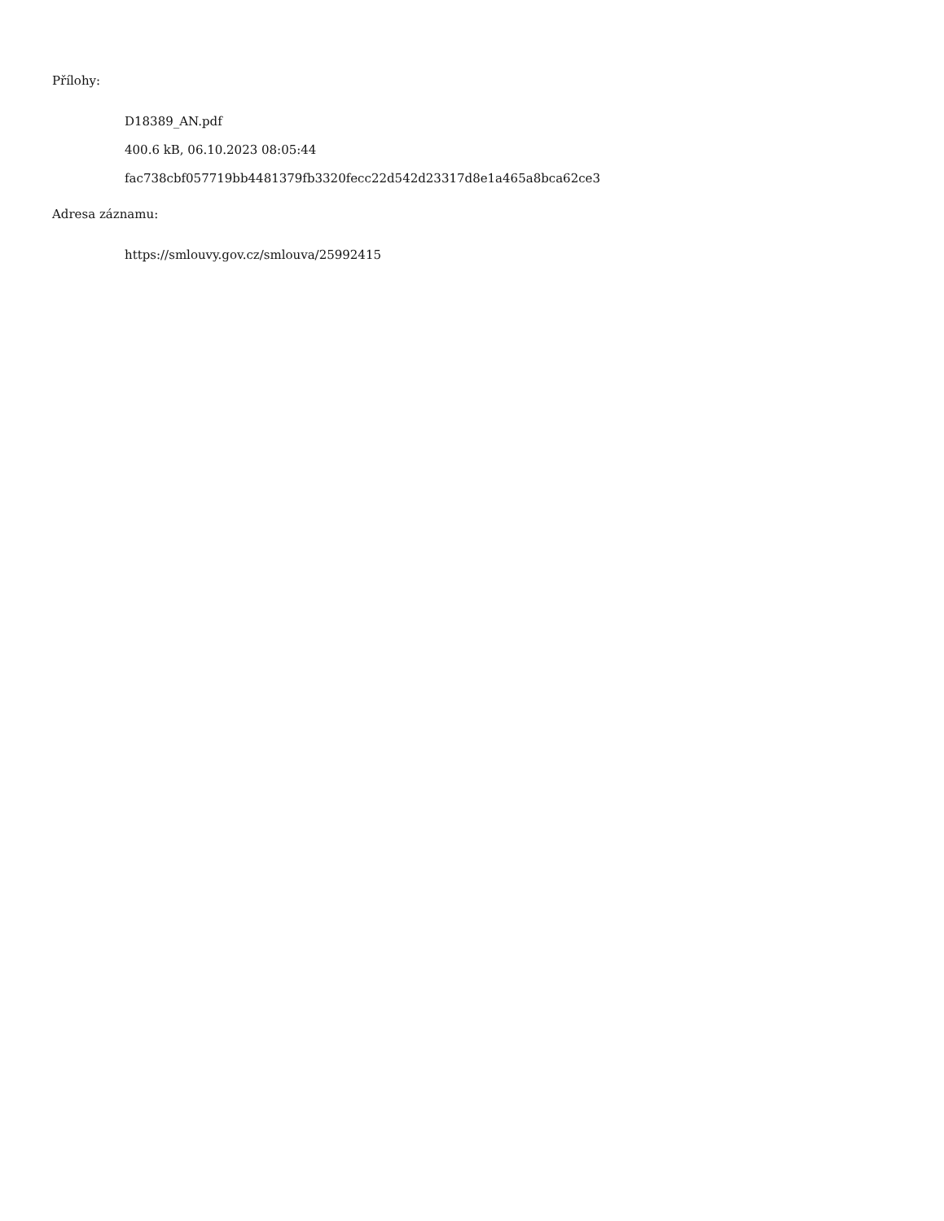Přílohy:
D18389_AN.pdf
400.6 kB, 06.10.2023 08:05:44
fac738cbf057719bb4481379fb3320fecc22d542d23317d8e1a465a8bca62ce3
Adresa záznamu:
https://smlouvy.gov.cz/smlouva/25992415